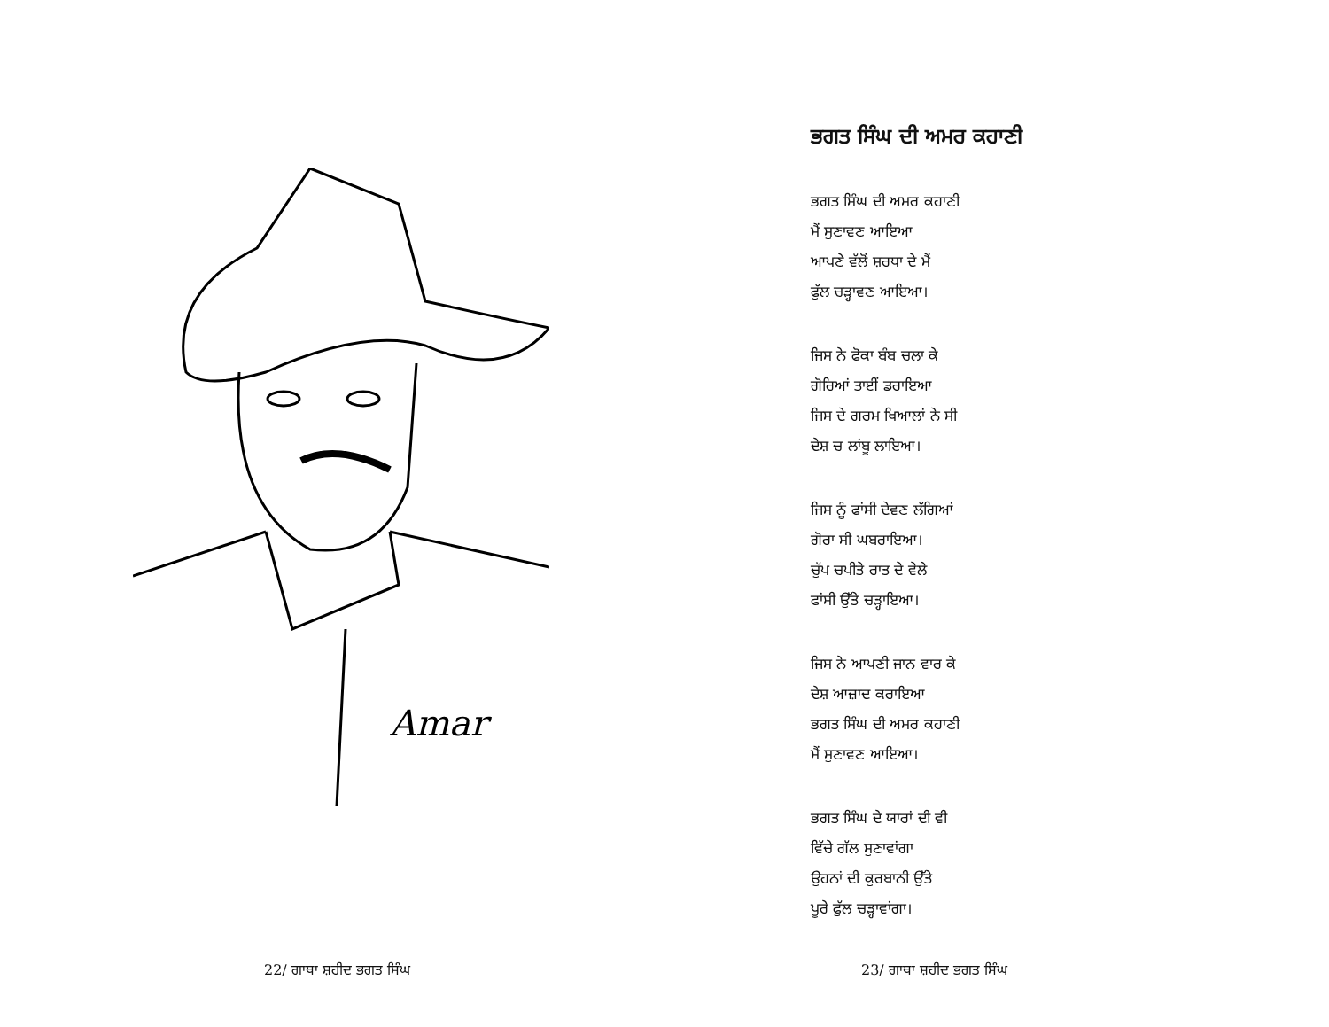Amar
22/ ਗਾਥਾ ਸ਼ਹੀਦ ਭਗਤ ਸਿੰਘ
ਭਗਤ ਸਿੰਘ ਦੀ ਅਮਰ ਕਹਾਣੀ
ਭਗਤ ਸਿੰਘ ਦੀ ਅਮਰ ਕਹਾਣੀ
ਮੈਂ ਸੁਣਾਵਣ ਆਇਆ
ਆਪਣੇ ਵੱਲੋਂ ਸ਼ਰਧਾ ਦੇ ਮੈਂ
ਫੁੱਲ ਚੜ੍ਹਾਵਣ ਆਇਆ।
ਜਿਸ ਨੇ ਫੋਕਾ ਬੰਬ ਚਲਾ ਕੇ
ਗੋਰਿਆਂ ਤਾਈਂ ਡਰਾਇਆ
ਜਿਸ ਦੇ ਗਰਮ ਖਿਆਲਾਂ ਨੇ ਸੀ
ਦੇਸ਼ ਚ ਲਾਂਬੂ ਲਾਇਆ।
ਜਿਸ ਨੂੰ ਫਾਂਸੀ ਦੇਵਣ ਲੱਗਿਆਂ
ਗੋਰਾ ਸੀ ਘਬਰਾਇਆ।
ਚੁੱਪ ਚਪੀਤੇ ਰਾਤ ਦੇ ਵੇਲੇ
ਫਾਂਸੀ ਉੱਤੇ ਚੜ੍ਹਾਇਆ।
ਜਿਸ ਨੇ ਆਪਣੀ ਜਾਨ ਵਾਰ ਕੇ
ਦੇਸ਼ ਆਜ਼ਾਦ ਕਰਾਇਆ
ਭਗਤ ਸਿੰਘ ਦੀ ਅਮਰ ਕਹਾਣੀ
ਮੈਂ ਸੁਣਾਵਣ ਆਇਆ।
ਭਗਤ ਸਿੰਘ ਦੇ ਯਾਰਾਂ ਦੀ ਵੀ
ਵਿੱਚੇ ਗੱਲ ਸੁਣਾਵਾਂਗਾ
ਉਹਨਾਂ ਦੀ ਕੁਰਬਾਨੀ ਉੱਤੇ
ਪੂਰੇ ਫੁੱਲ ਚੜ੍ਹਾਵਾਂਗਾ।
23/ ਗਾਥਾ ਸ਼ਹੀਦ ਭਗਤ ਸਿੰਘ